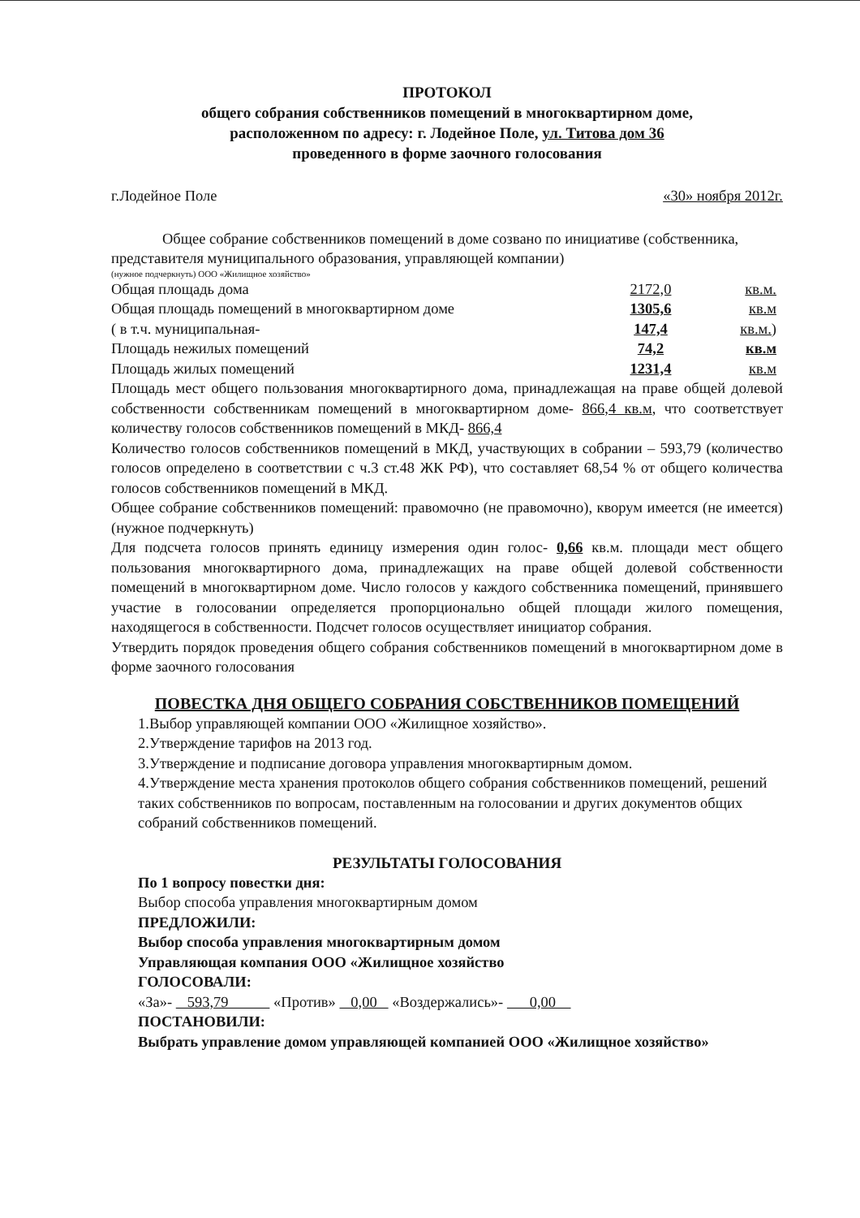ПРОТОКОЛ
общего собрания собственников помещений в многоквартирном доме,
расположенном по адресу: г. Лодейное Поле, ул. Титова дом 36
проведенного в форме заочного голосования
г.Лодейное Поле «30» ноября 2012г.
Общее собрание собственников помещений в доме созвано по инициативе (собственника, представителя муниципального образования, управляющей компании)
(нужное подчеркнуть) ООО «Жилищное хозяйство»
Общая площадь дома 2172,0 кв.м.
Общая площадь помещений в многоквартирном доме 1305,6 кв.м
( в т.ч. муниципальная- 147,4 кв.м.)
Площадь нежилых помещений 74,2 кв.м
Площадь жилых помещений 1231,4 кв.м
Площадь мест общего пользования многоквартирного дома, принадлежащая на праве общей долевой собственности собственникам помещений в многоквартирном доме- 866,4 кв.м, что соответствует количеству голосов собственников помещений в МКД- 866,4
Количество голосов собственников помещений в МКД, участвующих в собрании – 593,79 (количество голосов определено в соответствии с ч.3 ст.48 ЖК РФ), что составляет 68,54 % от общего количества голосов собственников помещений в МКД.
Общее собрание собственников помещений: правомочно (не правомочно), кворум имеется (не имеется) (нужное подчеркнуть)
Для подсчета голосов принять единицу измерения один голос- 0,66 кв.м. площади мест общего пользования многоквартирного дома, принадлежащих на праве общей долевой собственности помещений в многоквартирном доме. Число голосов у каждого собственника помещений, принявшего участие в голосовании определяется пропорционально общей площади жилого помещения, находящегося в собственности. Подсчет голосов осуществляет инициатор собрания.
Утвердить порядок проведения общего собрания собственников помещений в многоквартирном доме в форме заочного голосования
ПОВЕСТКА ДНЯ ОБЩЕГО СОБРАНИЯ СОБСТВЕННИКОВ ПОМЕЩЕНИЙ
1.Выбор управляющей компании ООО «Жилищное хозяйство».
2.Утверждение тарифов на 2013 год.
3.Утверждение и подписание договора управления многоквартирным домом.
4.Утверждение места хранения протоколов общего собрания собственников помещений, решений таких собственников по вопросам, поставленным на голосовании и других документов общих собраний собственников помещений.
РЕЗУЛЬТАТЫ ГОЛОСОВАНИЯ
По 1 вопросу повестки дня:
Выбор способа управления многоквартирным домом
ПРЕДЛОЖИЛИ:
Выбор способа управления многоквартирным домом
Управляющая компания ООО «Жилищное хозяйство
ГОЛОСОВАЛИ:
«За»- 593,79 «Против» 0,00 «Воздержались»- 0,00
ПОСТАНОВИЛИ:
Выбрать управление домом управляющей компанией ООО «Жилищное хозяйство»